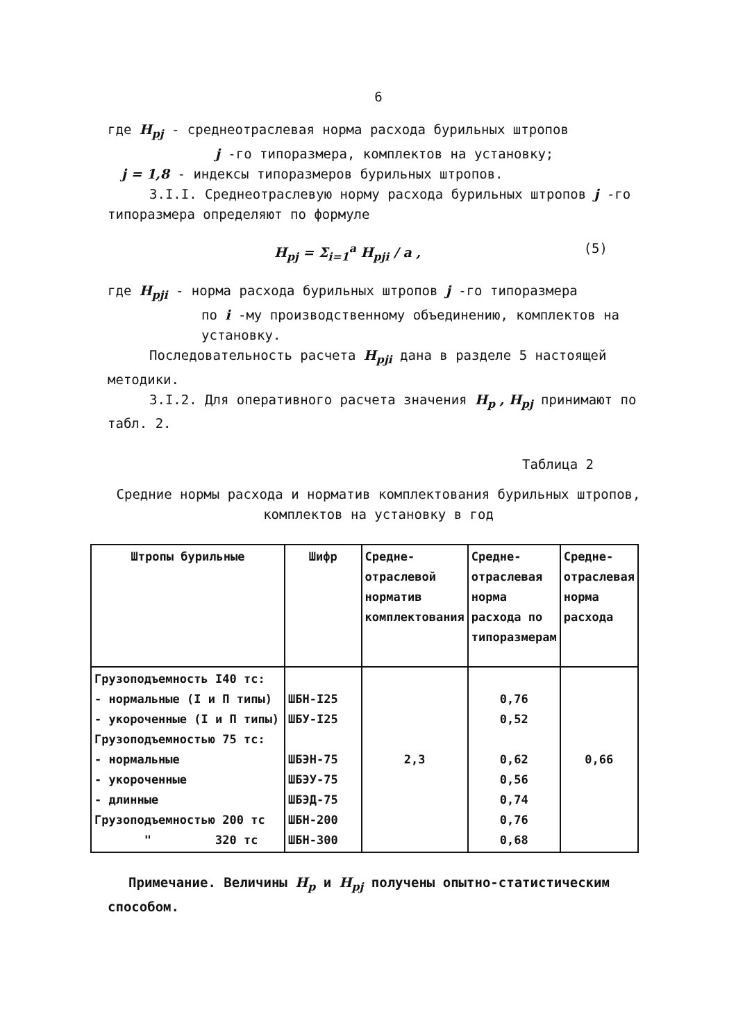6
где H<sub>pj</sub> - среднеотраслевая норма расхода бурильных штропов
j -го типоразмера, комплектов на установку;
j = 1,8 - индексы типоразмеров бурильных штропов.
3.I.I. Среднеотраслевую норму расхода бурильных штропов j -го типоразмера определяют по формуле
H<sub>pj</sub> = Σ<sub>i=1</sub><sup>a</sup> H<sub>pji</sub> / a , (5)
где H<sub>pji</sub> - норма расхода бурильных штропов j -го типоразмера
по i -му производственному объединению, комплектов на установку.
Последовательность расчета H<sub>pji</sub> дана в разделе 5 настоящей методики.
3.I.2. Для оперативного расчета значения H<sub>p</sub> , H<sub>pj</sub> принимают по табл. 2.
Таблица 2
Средние нормы расхода и норматив комплектования бурильных штропов, комплектов на установку в год
| Штропы бурильные | Шифр | Средне-отраслевой норматив комплектования | Средне-отраслевая норма расхода по типоразмерам | Средне-отраслевая норма расхода |
| --- | --- | --- | --- | --- |
| Грузоподъемность I40 тс: - нормальные (I и П типы) - укороченные (I и П типы) Грузоподъемностью 75 тс: - нормальные - укороченные - длинные Грузоподъемностью 200 тс " 320 тс | ШБН-I25 ШБУ-I25 ШБЭН-75 ШБЭУ-75 ШБЭД-75 ШБН-200 ШБН-300 | 2,3 | 0,76 0,52 0,62 0,56 0,74 0,76 0,68 | 0,66 |
Примечание. Величины H<sub>p</sub> и H<sub>pj</sub> получены опытно-статистическим способом.